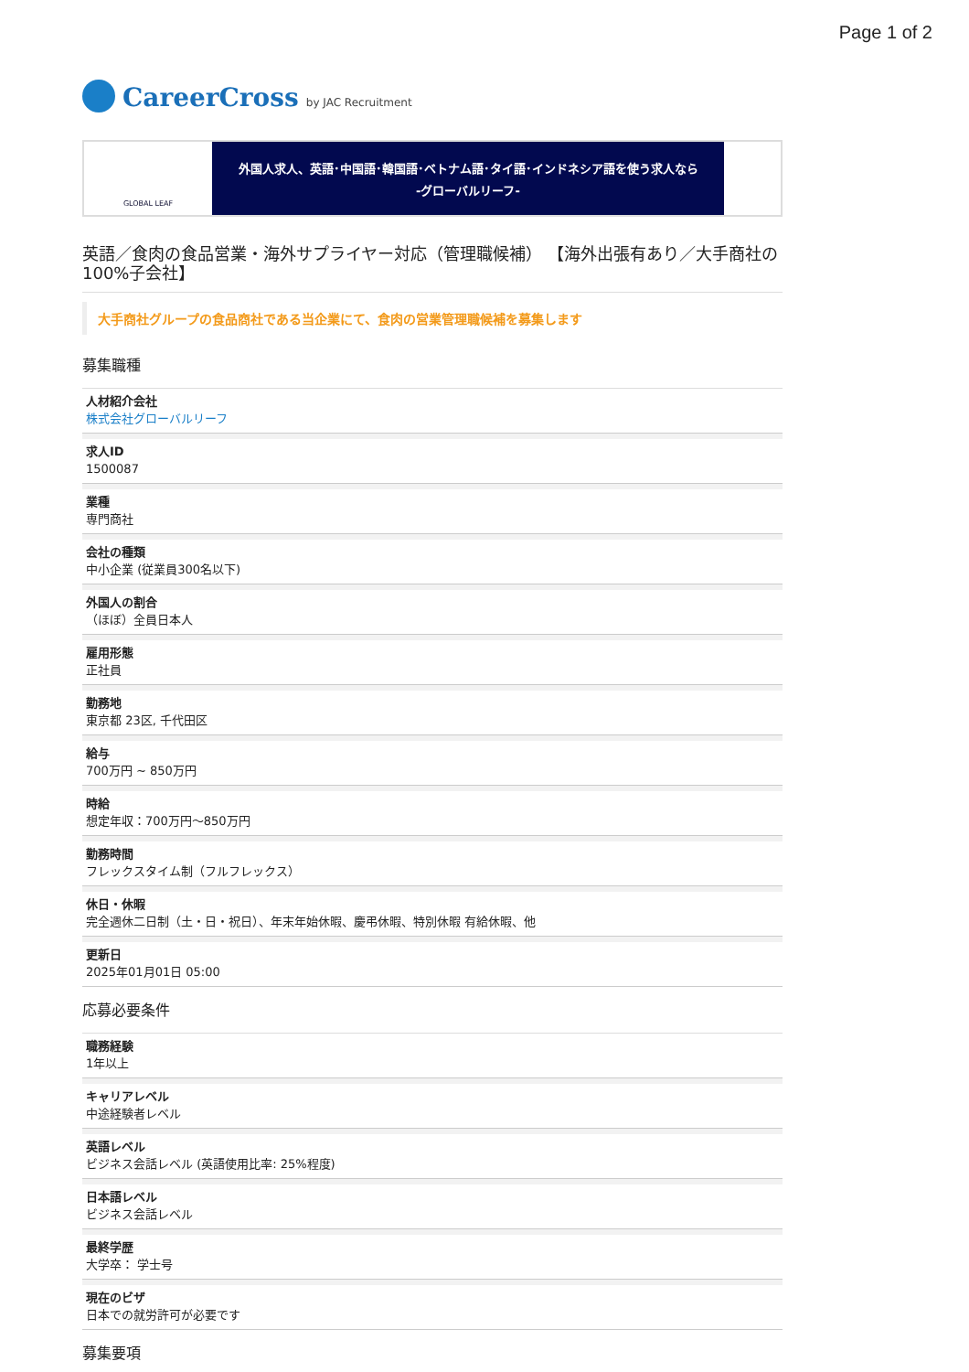Page 1 of 2
CareerCross by JAC Recruitment
GLOBAL LEAF
外国人求人、英語･中国語･韓国語･ベトナム語･タイ語･インドネシア語を使う求人なら
-グローバルリーフ-
英語／食肉の食品営業・海外サプライヤー対応（管理職候補） 【海外出張有あり／大手商社の100%子会社】
大手商社グループの食品商社である当企業にて、食肉の営業管理職候補を募集します
募集職種
人材紹介会社
株式会社グローバルリーフ
求人ID
1500087
業種
専門商社
会社の種類
中小企業 (従業員300名以下)
外国人の割合
（ほぼ）全員日本人
雇用形態
正社員
勤務地
東京都 23区, 千代田区
給与
700万円 ~ 850万円
時給
想定年収：700万円～850万円
勤務時間
フレックスタイム制（フルフレックス）
休日・休暇
完全週休二日制（土・日・祝日）、年末年始休暇、慶弔休暇、特別休暇 有給休暇、他
更新日
2025年01月01日 05:00
応募必要条件
職務経験
1年以上
キャリアレベル
中途経験者レベル
英語レベル
ビジネス会話レベル (英語使用比率: 25%程度)
日本語レベル
ビジネス会話レベル
最終学歴
大学卒： 学士号
現在のビザ
日本での就労許可が必要です
募集要項